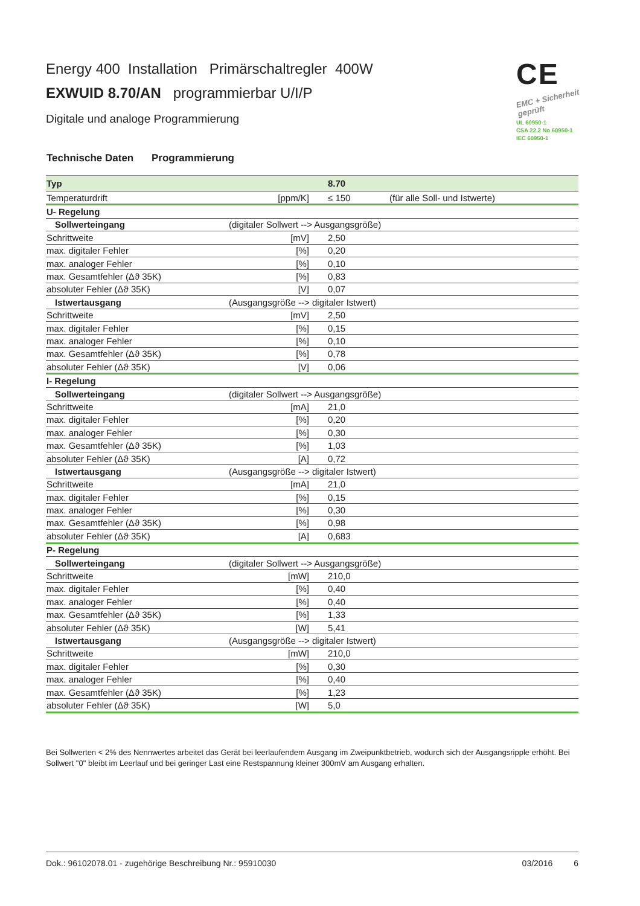Energy 400 Installation Primärschaltregler 400W
EXWUID 8.70/AN programmierbar U/I/P
Digitale und analoge Programmierung
CE
EMC + Sicherheit geprüft
UL 60950-1
CSA 22.2 No 60950-1
IEC 60950-1
Technische Daten Programmierung
| Typ | | 8.70 | |
| Temperaturdrift | [ppm/K] | ≤ 150 | (für alle Soll- und Istwerte) |
| U- Regelung | | | |
| Sollwerteingang | (digitaler Sollwert --> Ausgangsgröße) | | |
| Schrittweite | [mV] | 2,50 | |
| max. digitaler Fehler | [%] | 0,20 | |
| max. analoger Fehler | [%] | 0,10 | |
| max. Gesamtfehler (Δϑ 35K) | [%] | 0,83 | |
| absoluter Fehler (Δϑ 35K) | [V] | 0,07 | |
| Istwertausgang | (Ausgangsgröße --> digitaler Istwert) | | |
| Schrittweite | [mV] | 2,50 | |
| max. digitaler Fehler | [%] | 0,15 | |
| max. analoger Fehler | [%] | 0,10 | |
| max. Gesamtfehler (Δϑ 35K) | [%] | 0,78 | |
| absoluter Fehler (Δϑ 35K) | [V] | 0,06 | |
| I- Regelung | | | |
| Sollwerteingang | (digitaler Sollwert --> Ausgangsgröße) | | |
| Schrittweite | [mA] | 21,0 | |
| max. digitaler Fehler | [%] | 0,20 | |
| max. analoger Fehler | [%] | 0,30 | |
| max. Gesamtfehler (Δϑ 35K) | [%] | 1,03 | |
| absoluter Fehler (Δϑ 35K) | [A] | 0,72 | |
| Istwertausgang | (Ausgangsgröße --> digitaler Istwert) | | |
| Schrittweite | [mA] | 21,0 | |
| max. digitaler Fehler | [%] | 0,15 | |
| max. analoger Fehler | [%] | 0,30 | |
| max. Gesamtfehler (Δϑ 35K) | [%] | 0,98 | |
| absoluter Fehler (Δϑ 35K) | [A] | 0,683 | |
| P- Regelung | | | |
| Sollwerteingang | (digitaler Sollwert --> Ausgangsgröße) | | |
| Schrittweite | [mW] | 210,0 | |
| max. digitaler Fehler | [%] | 0,40 | |
| max. analoger Fehler | [%] | 0,40 | |
| max. Gesamtfehler (Δϑ 35K) | [%] | 1,33 | |
| absoluter Fehler (Δϑ 35K) | [W] | 5,41 | |
| Istwertausgang | (Ausgangsgröße --> digitaler Istwert) | | |
| Schrittweite | [mW] | 210,0 | |
| max. digitaler Fehler | [%] | 0,30 | |
| max. analoger Fehler | [%] | 0,40 | |
| max. Gesamtfehler (Δϑ 35K) | [%] | 1,23 | |
| absoluter Fehler (Δϑ 35K) | [W] | 5,0 | |
Bei Sollwerten < 2% des Nennwertes arbeitet das Gerät bei leerlaufendem Ausgang im Zweipunktbetrieb, wodurch sich der Ausgangsripple erhöht. Bei Sollwert "0" bleibt im Leerlauf und bei geringer Last eine Restspannung kleiner 300mV am Ausgang erhalten.
Dok.: 96102078.01 - zugehörige Beschreibung Nr.: 95910030 03/2016 6